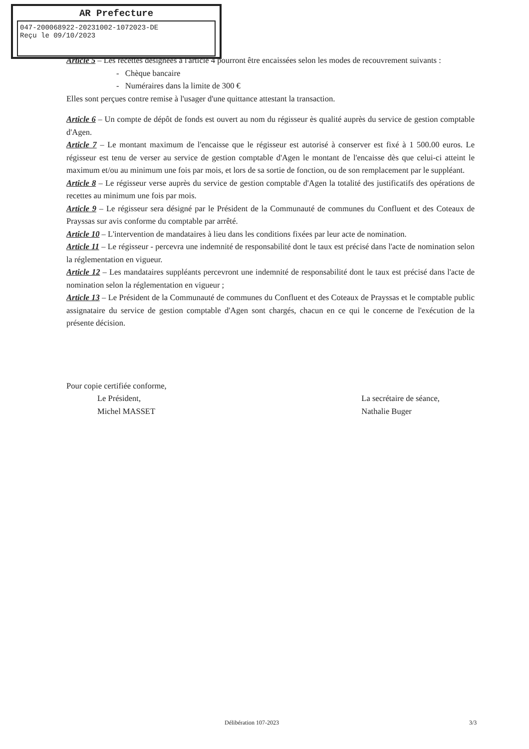AR Prefecture
047-200068922-20231002-1072023-DE
Reçu le 09/10/2023
Article 5 – Les recettes désignées à l'article 4 pourront être encaissées selon les modes de recouvrement suivants :
- Chèque bancaire
- Numéraires dans la limite de 300 €
Elles sont perçues contre remise à l'usager d'une quittance attestant la transaction.
Article 6 – Un compte de dépôt de fonds est ouvert au nom du régisseur ès qualité auprès du service de gestion comptable d'Agen.
Article 7 – Le montant maximum de l'encaisse que le régisseur est autorisé à conserver est fixé à 1 500.00 euros. Le régisseur est tenu de verser au service de gestion comptable d'Agen le montant de l'encaisse dès que celui-ci atteint le maximum et/ou au minimum une fois par mois, et lors de sa sortie de fonction, ou de son remplacement par le suppléant.
Article 8 – Le régisseur verse auprès du service de gestion comptable d'Agen la totalité des justificatifs des opérations de recettes au minimum une fois par mois.
Article 9 – Le régisseur sera désigné par le Président de la Communauté de communes du Confluent et des Coteaux de Prayssas sur avis conforme du comptable par arrêté.
Article 10 – L'intervention de mandataires à lieu dans les conditions fixées par leur acte de nomination.
Article 11 – Le régisseur - percevra une indemnité de responsabilité dont le taux est précisé dans l'acte de nomination selon la réglementation en vigueur.
Article 12 – Les mandataires suppléants percevront une indemnité de responsabilité dont le taux est précisé dans l'acte de nomination selon la réglementation en vigueur ;
Article 13 – Le Président de la Communauté de communes du Confluent et des Coteaux de Prayssas et le comptable public assignataire du service de gestion comptable d'Agen sont chargés, chacun en ce qui le concerne de l'exécution de la présente décision.
Pour copie certifiée conforme,
Le Président,
Michel MASSET
La secrétaire de séance,
Nathalie Buger
Délibération 107-2023 3/3